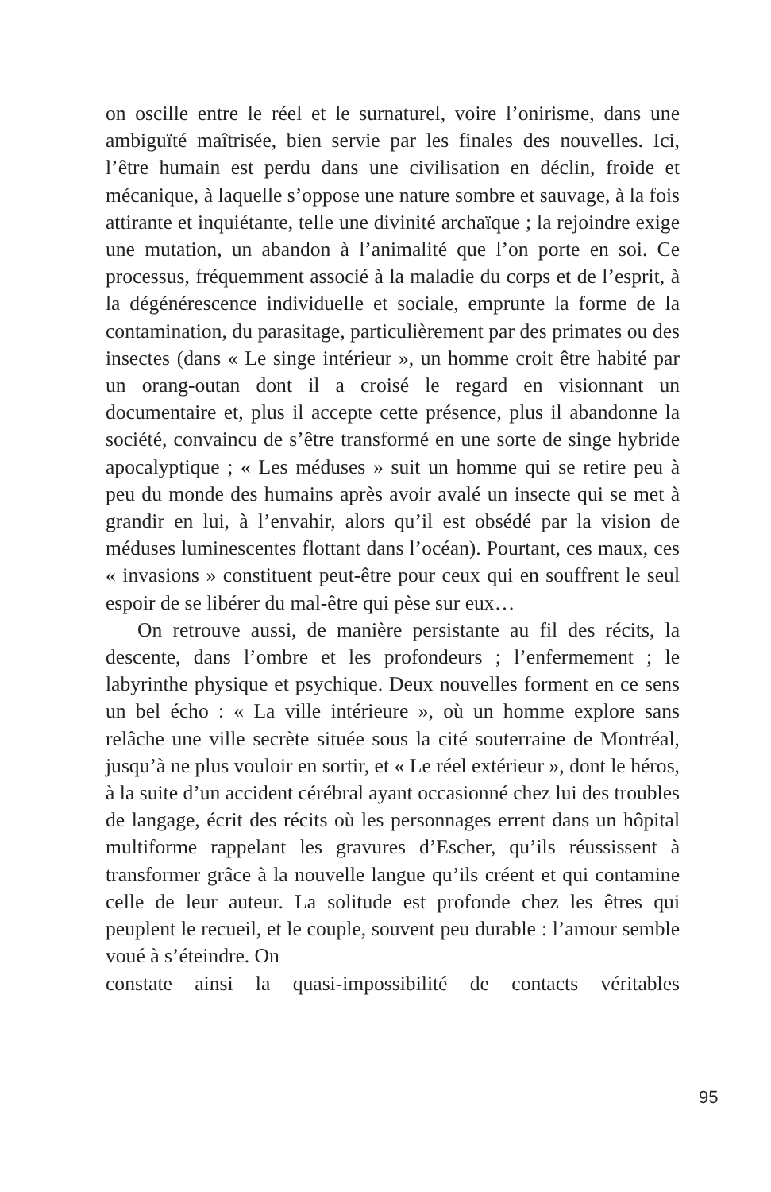on oscille entre le réel et le surnaturel, voire l’onirisme, dans une ambiguïté maîtrisée, bien servie par les finales des nouvelles. Ici, l’être humain est perdu dans une civilisation en déclin, froide et mécanique, à laquelle s’oppose une nature sombre et sauvage, à la fois attirante et inquiétante, telle une divinité archaïque ; la rejoindre exige une mutation, un abandon à l’animalité que l’on porte en soi. Ce processus, fréquemment associé à la maladie du corps et de l’esprit, à la dégénérescence individuelle et sociale, emprunte la forme de la contamination, du parasitage, particulièrement par des primates ou des insectes (dans « Le singe intérieur », un homme croit être habité par un orang-outan dont il a croisé le regard en visionnant un documentaire et, plus il accepte cette présence, plus il abandonne la société, convaincu de s’être transformé en une sorte de singe hybride apocalyptique ; « Les méduses » suit un homme qui se retire peu à peu du monde des humains après avoir avalé un insecte qui se met à grandir en lui, à l’envahir, alors qu’il est obsédé par la vision de méduses luminescentes flottant dans l’océan). Pourtant, ces maux, ces « invasions » constituent peut-être pour ceux qui en souffrent le seul espoir de se libérer du mal-être qui pèse sur eux…
On retrouve aussi, de manière persistante au fil des récits, la descente, dans l’ombre et les profondeurs ; l’enfermement ; le labyrinthe physique et psychique. Deux nouvelles forment en ce sens un bel écho : « La ville intérieure », où un homme explore sans relâche une ville secrète située sous la cité souterraine de Montréal, jusqu’à ne plus vouloir en sortir, et « Le réel extérieur », dont le héros, à la suite d’un accident cérébral ayant occasionné chez lui des troubles de langage, écrit des récits où les personnages errent dans un hôpital multiforme rappelant les gravures d’Escher, qu’ils réussissent à transformer grâce à la nouvelle langue qu’ils créent et qui contamine celle de leur auteur. La solitude est profonde chez les êtres qui peuplent le recueil, et le couple, souvent peu durable : l’amour semble voué à s’éteindre. On
constate ainsi la quasi-impossibilité de contacts véritables
95